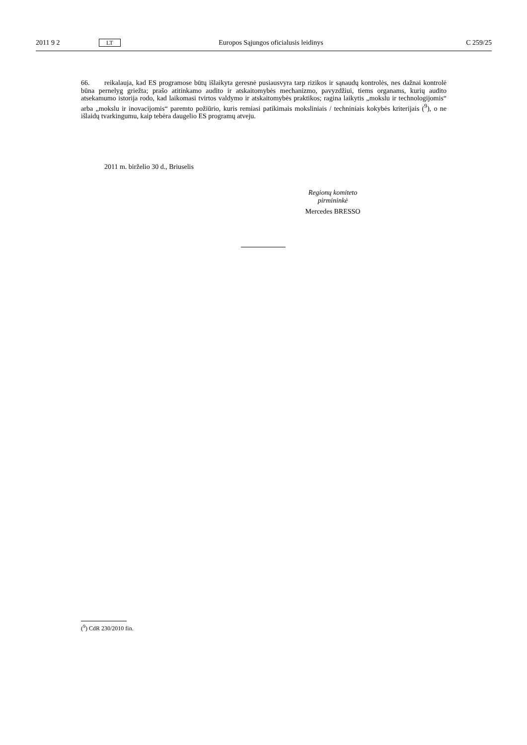2011 9 2 LT Europos Sąjungos oficialusis leidinys C 259/25
66. reikalauja, kad ES programose būtų išlaikyta geresnė pusiausvyra tarp rizikos ir sąnaudų kontrolės, nes dažnai kontrolė būna pernelyg griežta; prašo atitinkamo audito ir atskaitomybės mechanizmo, pavyzdžiui, tiems organams, kurių audito atsekamumo istorija rodo, kad laikomasi tvirtos valdymo ir atskaitomybės praktikos; ragina laikytis „mokslu ir technologijomis“ arba „mokslu ir inovacijomis“ paremto požiūrio, kuris remiasi patikimais moksliniais / techniniais kokybės kriterijais (<sup>9</sup>), o ne išlaidų tvarkingumu, kaip tebėra daugelio ES programų atveju.
2011 m. birželio 30 d., Briuselis
Regionų komiteto
pirmininkė
Mercedes BRESSO
(<sup>9</sup>) CdR 230/2010 fin.